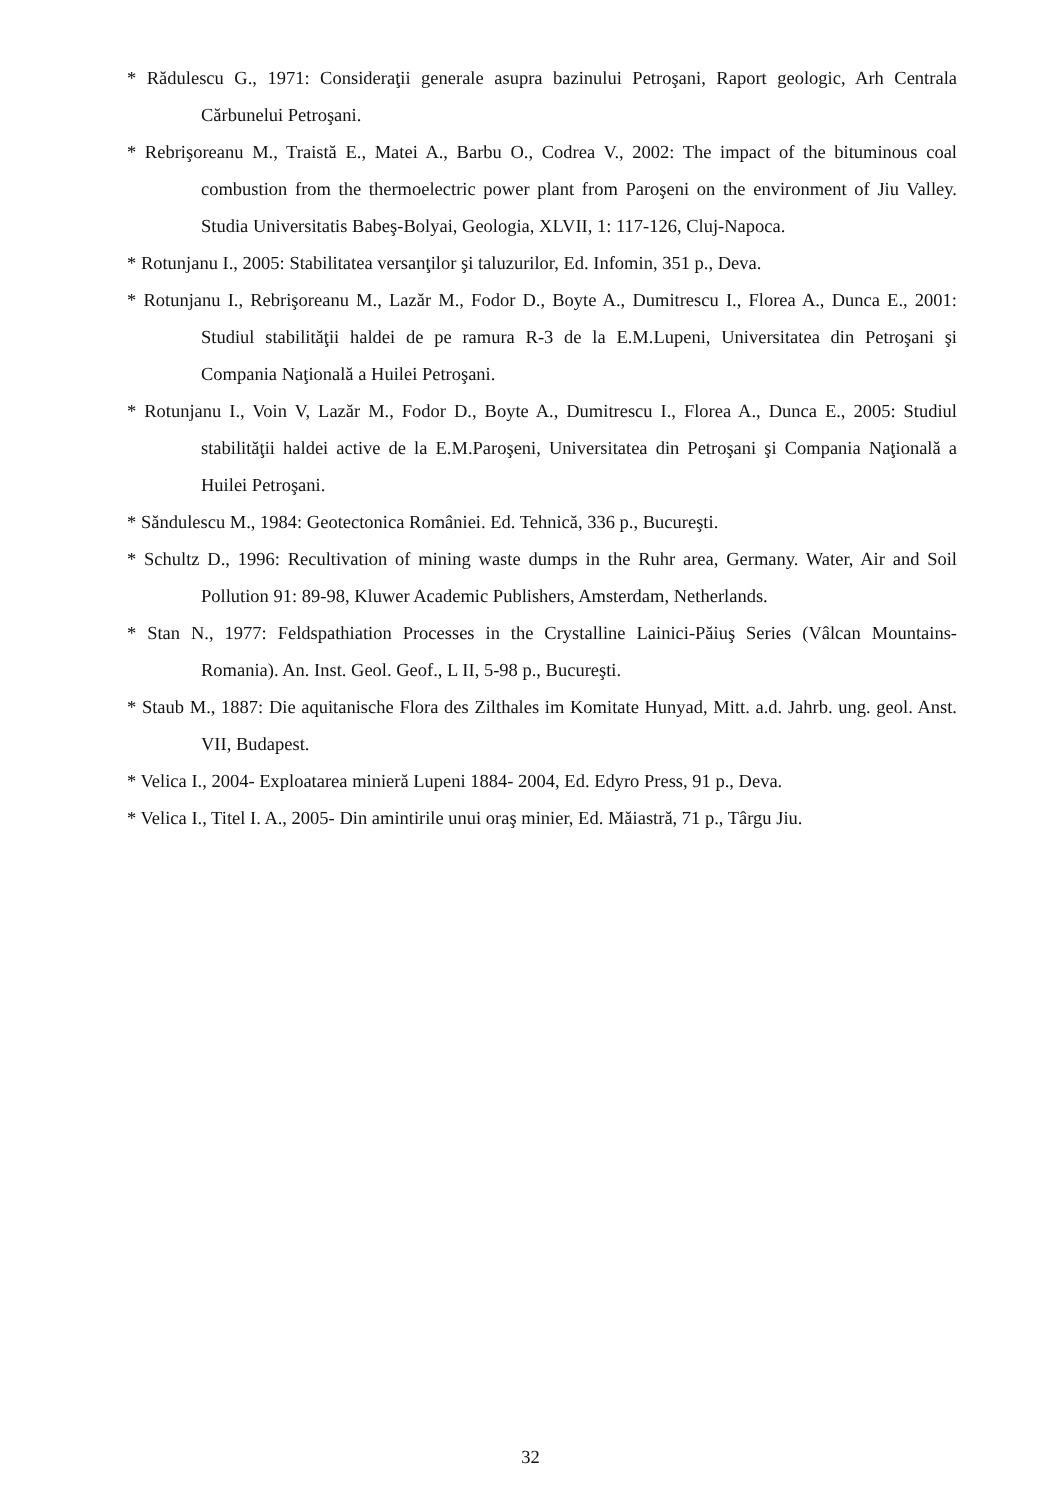* Rădulescu G., 1971: Consideraţii generale asupra bazinului Petroşani, Raport geologic, Arh Centrala Cărbunelui Petroşani.
* Rebrişoreanu M., Traistă E., Matei A., Barbu O., Codrea V., 2002: The impact of the bituminous coal combustion from the thermoelectric power plant from Paroşeni on the environment of Jiu Valley. Studia Universitatis Babeş-Bolyai, Geologia, XLVII, 1: 117-126, Cluj-Napoca.
* Rotunjanu I., 2005: Stabilitatea versanţilor şi taluzurilor, Ed. Infomin, 351 p., Deva.
* Rotunjanu I., Rebrişoreanu M., Lazăr M., Fodor D., Boyte A., Dumitrescu I., Florea A., Dunca E., 2001: Studiul stabilităţii haldei de pe ramura R-3 de la E.M.Lupeni, Universitatea din Petroşani şi Compania Naţională a Huilei Petroşani.
* Rotunjanu I., Voin V, Lazăr M., Fodor D., Boyte A., Dumitrescu I., Florea A., Dunca E., 2005: Studiul stabilităţii haldei active de la E.M.Paroşeni, Universitatea din Petroşani şi Compania Naţională a Huilei Petroşani.
* Săndulescu M., 1984: Geotectonica României. Ed. Tehnică, 336 p., Bucureşti.
* Schultz D., 1996: Recultivation of mining waste dumps in the Ruhr area, Germany. Water, Air and Soil Pollution 91: 89-98, Kluwer Academic Publishers, Amsterdam, Netherlands.
* Stan N., 1977: Feldspathiation Processes in the Crystalline Lainici-Păiuş Series (Vâlcan Mountains-Romania). An. Inst. Geol. Geof., L II, 5-98 p., Bucureşti.
* Staub M., 1887: Die aquitanische Flora des Zilthales im Komitate Hunyad, Mitt. a.d. Jahrb. ung. geol. Anst. VII, Budapest.
* Velica I., 2004- Exploatarea minieră Lupeni 1884- 2004, Ed. Edyro Press, 91 p., Deva.
* Velica I., Titel I. A., 2005- Din amintirile unui oraş minier, Ed. Măiastră, 71 p., Târgu Jiu.
32